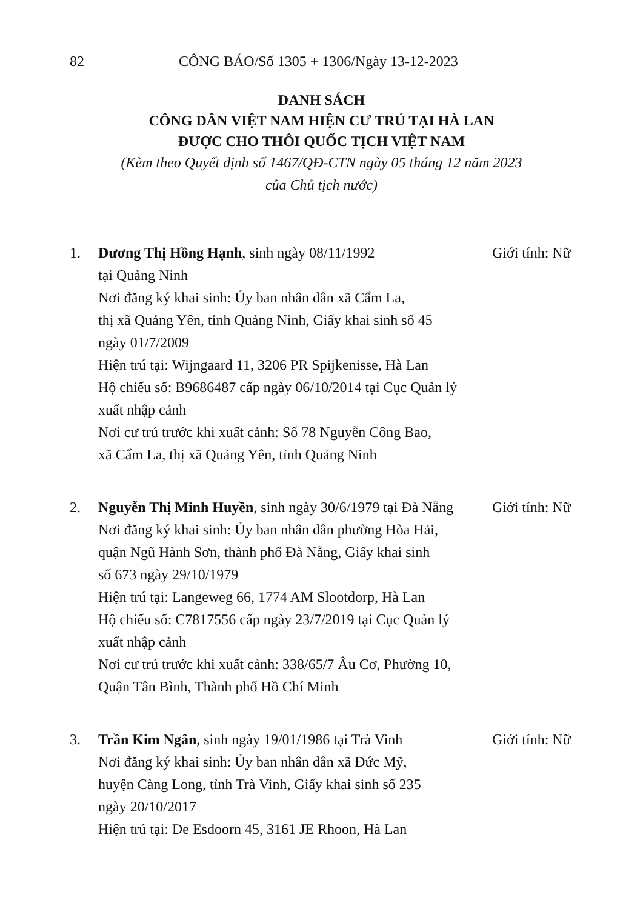82 CÔNG BÁO/Số 1305 + 1306/Ngày 13-12-2023
DANH SÁCH
CÔNG DÂN VIỆT NAM HIỆN CƯ TRÚ TẠI HÀ LAN
ĐƯỢC CHO THÔI QUỐC TỊCH VIỆT NAM
(Kèm theo Quyết định số 1467/QĐ-CTN ngày 05 tháng 12 năm 2023
của Chủ tịch nước)
1. Dương Thị Hồng Hạnh, sinh ngày 08/11/1992
tại Quảng Ninh
Nơi đăng ký khai sinh: Ủy ban nhân dân xã Cẩm La,
thị xã Quảng Yên, tỉnh Quảng Ninh, Giấy khai sinh số 45
ngày 01/7/2009
Hiện trú tại: Wijngaard 11, 3206 PR Spijkenisse, Hà Lan
Hộ chiếu số: B9686487 cấp ngày 06/10/2014 tại Cục Quản lý
xuất nhập cảnh
Nơi cư trú trước khi xuất cảnh: Số 78 Nguyễn Công Bao,
xã Cẩm La, thị xã Quảng Yên, tỉnh Quảng Ninh
Giới tính: Nữ
2. Nguyễn Thị Minh Huyền, sinh ngày 30/6/1979 tại Đà Nẵng
Nơi đăng ký khai sinh: Ủy ban nhân dân phường Hòa Hải,
quận Ngũ Hành Sơn, thành phố Đà Nẵng, Giấy khai sinh
số 673 ngày 29/10/1979
Hiện trú tại: Langeweg 66, 1774 AM Slootdorp, Hà Lan
Hộ chiếu số: C7817556 cấp ngày 23/7/2019 tại Cục Quản lý
xuất nhập cảnh
Nơi cư trú trước khi xuất cảnh: 338/65/7 Âu Cơ, Phường 10,
Quận Tân Bình, Thành phố Hồ Chí Minh
Giới tính: Nữ
3. Trần Kim Ngân, sinh ngày 19/01/1986 tại Trà Vinh
Nơi đăng ký khai sinh: Ủy ban nhân dân xã Đức Mỹ,
huyện Càng Long, tỉnh Trà Vinh, Giấy khai sinh số 235
ngày 20/10/2017
Hiện trú tại: De Esdoorn 45, 3161 JE Rhoon, Hà Lan
Giới tính: Nữ